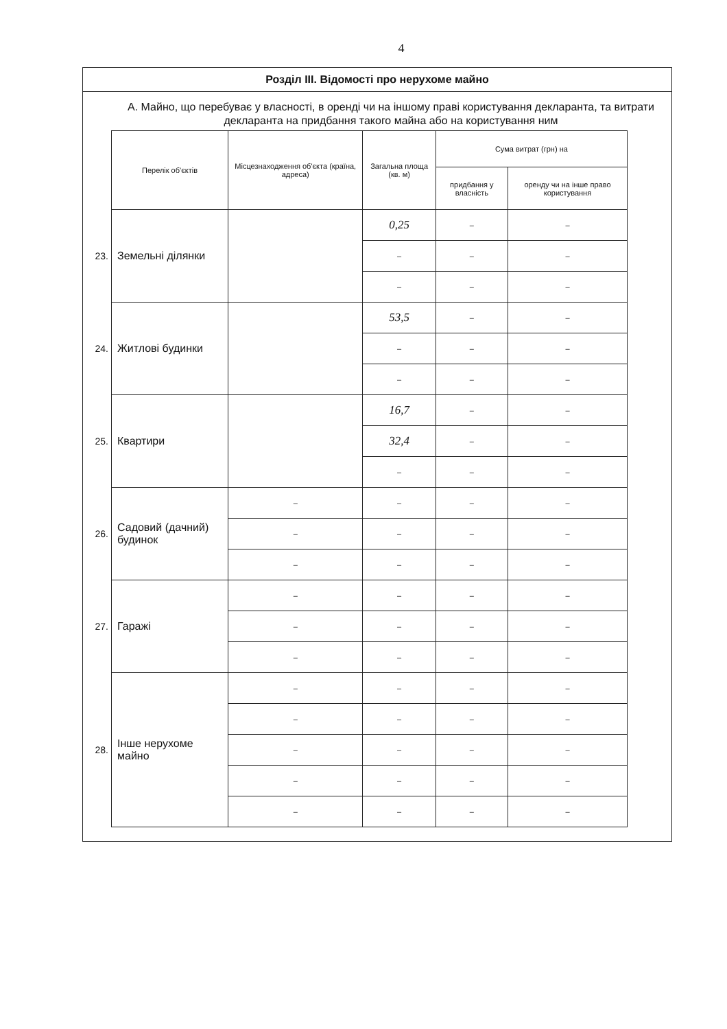4
Розділ III. Відомості про нерухоме майно
А. Майно, що перебуває у власності, в оренді чи на іншому праві користування декларанта, та витрати декларанта на придбання такого майна або на користування ним
| | Перелік об'єктів | Місцезнаходження об'єкта (країна, адреса) | Загальна площа (кв. м) | Сума витрат (грн) на | |
| | | | | придбання у власність | оренду чи на інше право користування |
| 23. | Земельні ділянки | | 0,25 | – | – |
| | | | – | – | – |
| | | | – | – | – |
| 24. | Житлові будинки | | 53,5 | – | – |
| | | | – | – | – |
| | | | – | – | – |
| 25. | Квартири | | 16,7 | – | – |
| | | | 32,4 | – | – |
| | | | – | – | – |
| 26. | Садовий (дачний) будинок | – | – | – | – |
| | | – | – | – | – |
| | | – | – | – | – |
| 27. | Гаражі | – | – | – | – |
| | | – | – | – | – |
| | | – | – | – | – |
| 28. | Інше нерухоме майно | – | – | – | – |
| | | – | – | – | – |
| | | – | – | – | – |
| | | – | – | – | – |
| | | – | – | – | – |